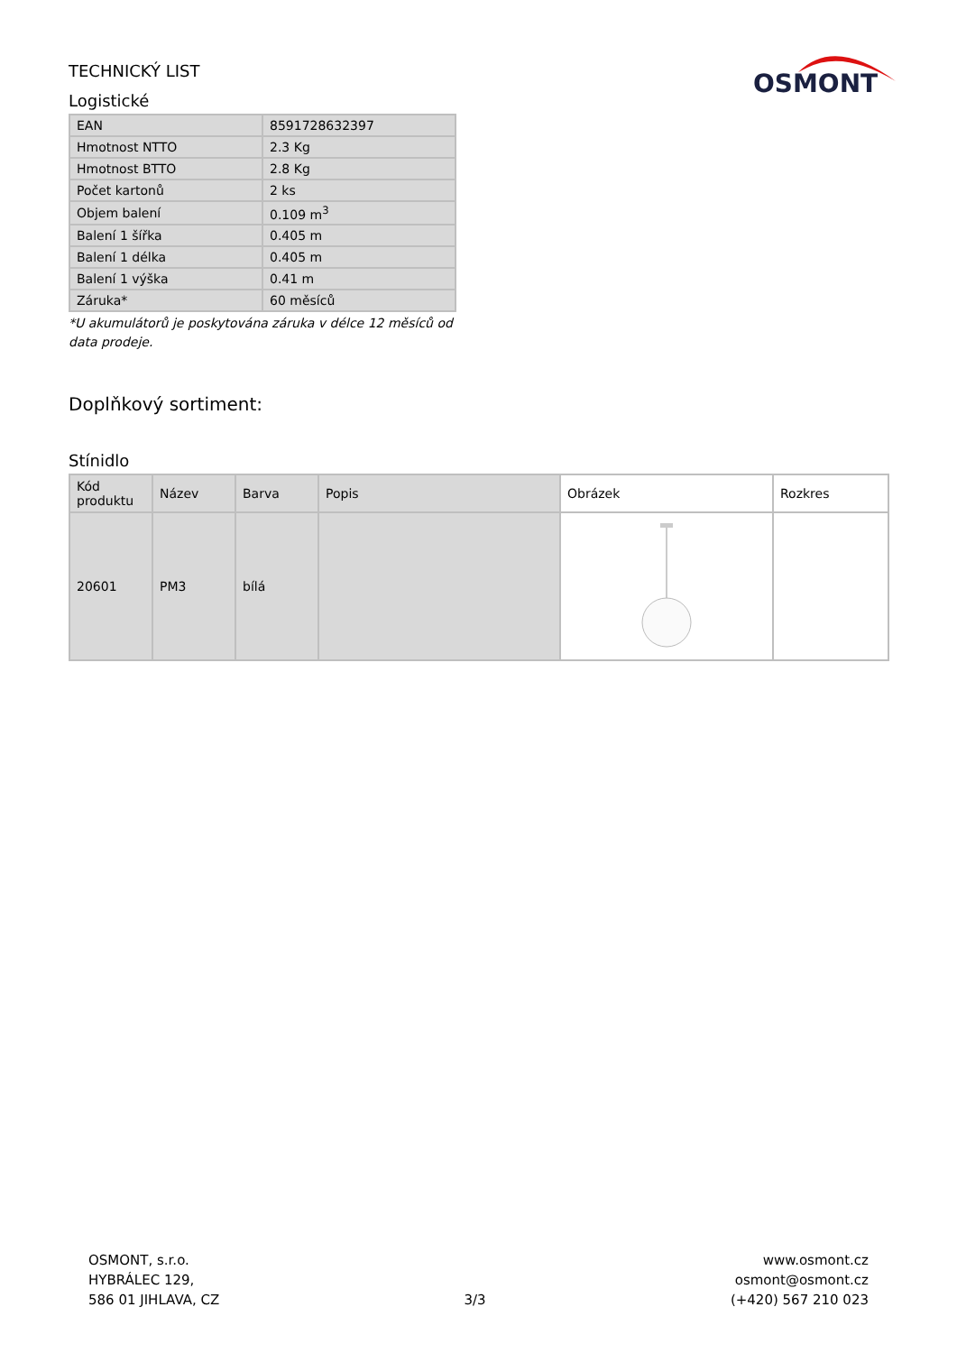OSMONT
TECHNICKÝ LIST
Logistické
| EAN | 8591728632397 |
| Hmotnost NTTO | 2.3 Kg |
| Hmotnost BTTO | 2.8 Kg |
| Počet kartonů | 2 ks |
| Objem balení | 0.109 m<sup>3</sup> |
| Balení 1 šířka | 0.405 m |
| Balení 1 délka | 0.405 m |
| Balení 1 výška | 0.41 m |
| Záruka* | 60 měsíců |
*U akumulátorů je poskytována záruka v délce 12 měsíců od data prodeje.
Doplňkový sortiment:
Stínidlo
| Kód produktu | Název | Barva | Popis | Obrázek | Rozkres |
| --- | --- | --- | --- | --- | --- |
| 20601 | PM3 | bílá | | | |
OSMONT, s.r.o.
HYBRÁLEC 129,
586 01 JIHLAVA, CZ
3/3
www.osmont.cz
osmont@osmont.cz
(+420) 567 210 023